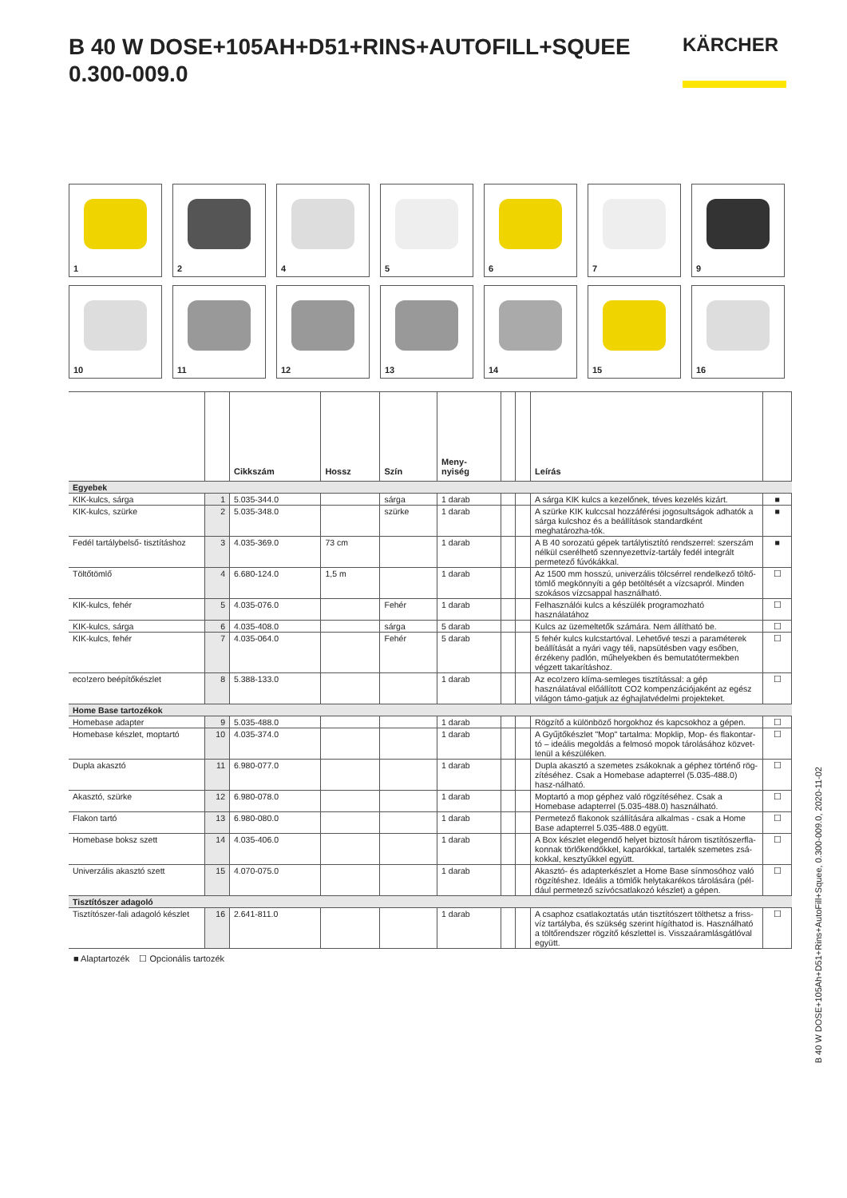B 40 W DOSE+105AH+D51+RINS+AUTOFILL+SQUEE
0.300-009.0
KÄRCHER
1
2
4
5
6
7
9
10
11
12
13
14
15
16
| | | Cikkszám | Hossz | Szín | Meny- nyiség | | | Leírás | |
| --- | --- | --- | --- | --- | --- | --- | --- | --- | --- |
| Egyebek | | | | | | | | | |
| KIK-kulcs, sárga | 1 | 5.035-344.0 | | sárga | 1 darab | | | A sárga KIK kulcs a kezelőnek, téves kezelés kizárt. | ■ |
| KIK-kulcs, szürke | 2 | 5.035-348.0 | | szürke | 1 darab | | | A szürke KIK kulccsal hozzáférési jogosultságok adhatók a sárga kulcshoz és a beállítások standardként meghatározha-tók. | ■ |
| Fedél tartálybelső- tisztításhoz | 3 | 4.035-369.0 | 73 cm | | 1 darab | | | A B 40 sorozatú gépek tartálytisztító rendszerrel: szerszám nélkül cserélhető szennyezettvíz-tartály fedél integrált permetező fúvókákkal. | ■ |
| Töltőtömlő | 4 | 6.680-124.0 | 1,5 m | | 1 darab | | | Az 1500 mm hosszú, univerzális tölcsérrel rendelkező töltő-tömlő megkönnyíti a gép betöltését a vízcsapról. Minden szokásos vízcsappal használható. | ☐ |
| KIK-kulcs, fehér | 5 | 4.035-076.0 | | Fehér | 1 darab | | | Felhasználói kulcs a készülék programozható használatához | ☐ |
| KIK-kulcs, sárga | 6 | 4.035-408.0 | | sárga | 5 darab | | | Kulcs az üzemeltetők számára. Nem állítható be. | ☐ |
| KIK-kulcs, fehér | 7 | 4.035-064.0 | | Fehér | 5 darab | | | 5 fehér kulcs kulcstartóval. Lehetővé teszi a paraméterek beállítását a nyári vagy téli, napsütésben vagy esőben, érzékeny padlón, műhelyekben és bemutatótermekben végzett takarításhoz. | ☐ |
| eco!zero beépítőkészlet | 8 | 5.388-133.0 | | | 1 darab | | | Az eco!zero klíma-semleges tisztítással: a gép használatával előállított CO2 kompenzációjaként az egész világon támo-gatjuk az éghajlatvédelmi projekteket. | ☐ |
| Home Base tartozékok | | | | | | | | | |
| Homebase adapter | 9 | 5.035-488.0 | | | 1 darab | | | Rögzítő a különböző horgokhoz és kapcsokhoz a gépen. | ☐ |
| Homebase készlet, moptartó | 10 | 4.035-374.0 | | | 1 darab | | | A Gyűjtőkészlet "Mop" tartalma: Mopklip, Mop- és flakontar-tó – ideális megoldás a felmosó mopok tárolásához közvet-lenül a készüléken. | ☐ |
| Dupla akasztó | 11 | 6.980-077.0 | | | 1 darab | | | Dupla akasztó a szemetes zsákoknak a géphez történő rög-zítéséhez. Csak a Homebase adapterrel (5.035-488.0) hasz-nálható. | ☐ |
| Akasztó, szürke | 12 | 6.980-078.0 | | | 1 darab | | | Moptartó a mop géphez való rögzítéséhez. Csak a Homebase adapterrel (5.035-488.0) használható. | ☐ |
| Flakon tartó | 13 | 6.980-080.0 | | | 1 darab | | | Permetező flakonok szállítására alkalmas - csak a Home Base adapterrel 5.035-488.0 együtt. | ☐ |
| Homebase boksz szett | 14 | 4.035-406.0 | | | 1 darab | | | A Box készlet elegendő helyet biztosít három tisztítószerfla-konnak törlőkendőkkel, kaparókkal, tartalék szemetes zsá-kokkal, kesztyűkkel együtt. | ☐ |
| Univerzális akasztó szett | 15 | 4.070-075.0 | | | 1 darab | | | Akasztó- és adapterkészlet a Home Base sínmosóhoz való rögzítéshez. Ideális a tömlők helytakarékos tárolására (pél-dául permetező szívócsatlakozó készlet) a gépen. | ☐ |
| Tisztítószer adagoló | | | | | | | | | |
| Tisztítószer-fali adagoló készlet | 16 | 2.641-811.0 | | | 1 darab | | | A csaphoz csatlakoztatás után tisztítószert tölthetsz a friss-víz tartályba, és szükség szerint hígíthatod is. Használható a töltőrendszer rögzítő készlettel is. Visszaáramlásgátlóval együtt. | ☐ |
■ Alaptartozék ☐ Opcionális tartozék
B 40 W DOSE+105Ah+D51+Rins+AutoFill+Squee, 0.300-009.0, 2020-11-02